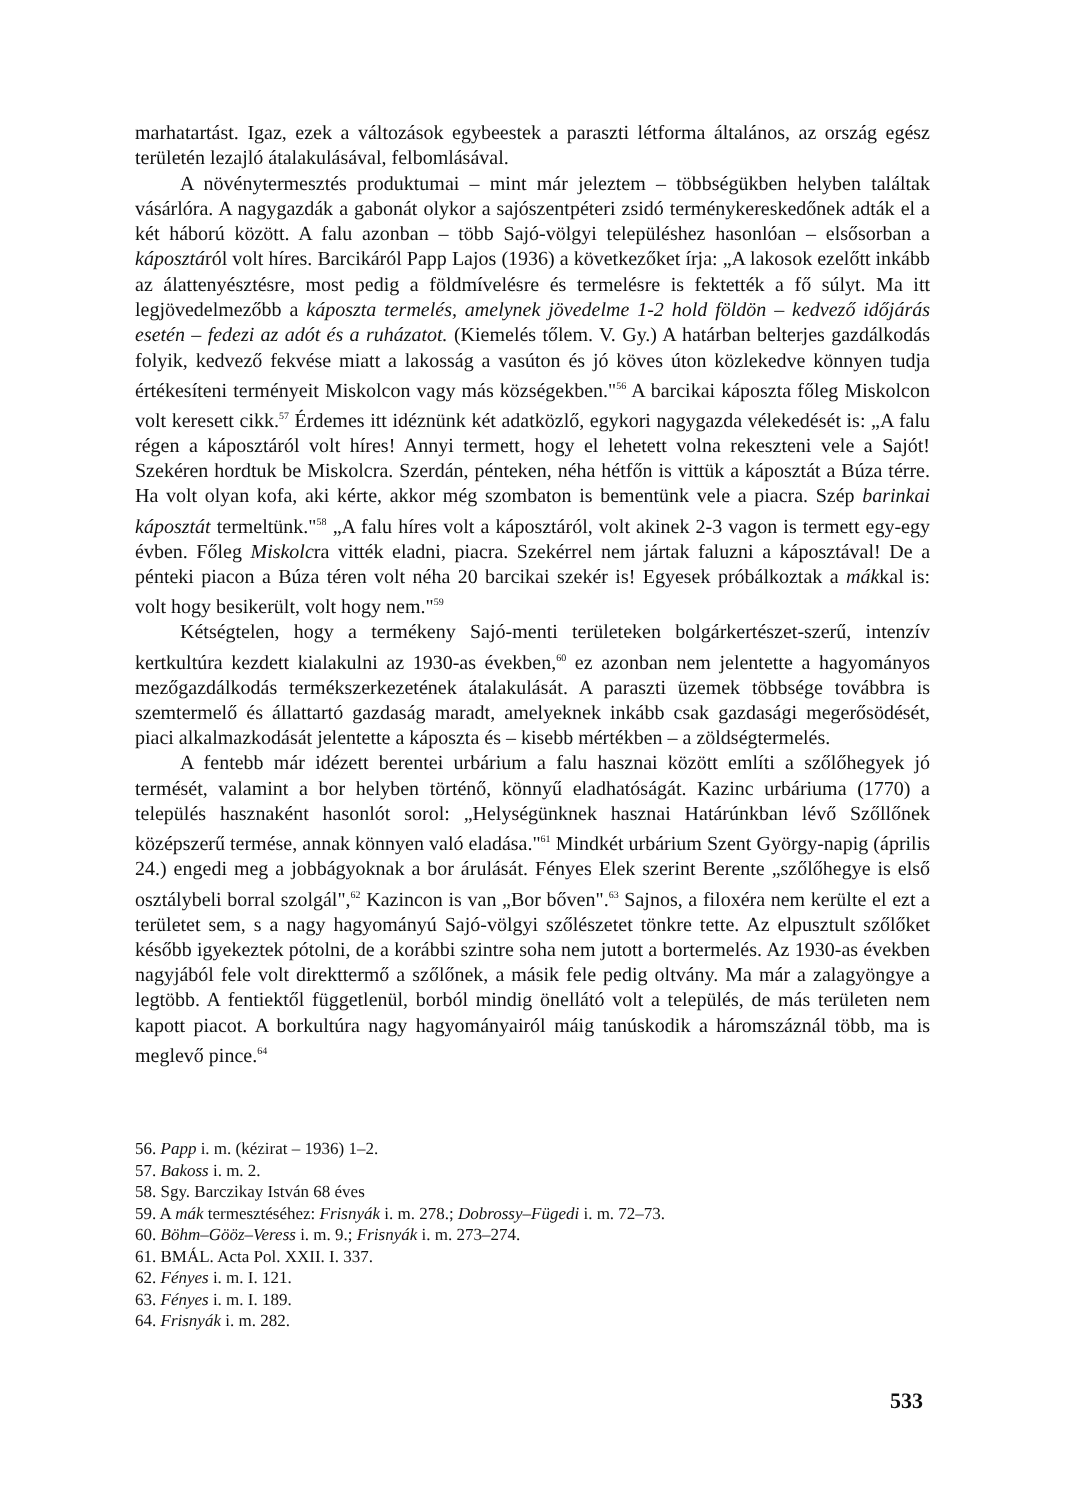marhatartást. Igaz, ezek a változások egybeestek a paraszti létforma általános, az ország egész területén lezajló átalakulásával, felbomlásával.
A növénytermesztés produktumai – mint már jeleztem – többségükben helyben találtak vásárlóra. A nagygazdák a gabonát olykor a sajószentpéteri zsidó terménykereskedőnek adták el a két háború között. A falu azonban – több Sajó-völgyi településhez hasonlóan – elsősorban a káposztáról volt híres. Barcikáról Papp Lajos (1936) a következőket írja: „A lakosok ezelőtt inkább az álattenyésztésre, most pedig a földmívelésre és termelésre is fektették a fő súlyt. Ma itt legjövedelmezőbb a káposzta termelés, amelynek jövedelme 1-2 hold földön – kedvező időjárás esetén – fedezi az adót és a ruházatot. (Kiemelés tőlem. V. Gy.) A határban belterjes gazdálkodás folyik, kedvező fekvése miatt a lakosság a vasúton és jó köves úton közlekedve könnyen tudja értékesíteni terményeit Miskolcon vagy más községekben."<sup>56</sup> A barcikai káposzta főleg Miskolcon volt keresett cikk.<sup>57</sup> Érdemes itt idéznünk két adatközlő, egykori nagygazda vélekedését is: „A falu régen a káposztáról volt híres! Annyi termett, hogy el lehetett volna rekeszteni vele a Sajót! Szekéren hordtuk be Miskolcra. Szerdán, pénteken, néha hétfőn is vittük a káposztát a Búza térre. Ha volt olyan kofa, aki kérte, akkor még szombaton is bementünk vele a piacra. Szép barinkai káposztát termeltünk."<sup>58</sup> „A falu híres volt a káposztáról, volt akinek 2-3 vagon is termett egy-egy évben. Főleg Miskolcra vitték eladni, piacra. Szekérrel nem jártak faluzni a káposztával! De a pénteki piacon a Búza téren volt néha 20 barcikai szekér is! Egyesek próbálkoztak a mákkal is: volt hogy besikerült, volt hogy nem."<sup>59</sup>
Kétségtelen, hogy a termékeny Sajó-menti területeken bolgárkertészet-szerű, intenzív kertkultúra kezdett kialakulni az 1930-as években,<sup>60</sup> ez azonban nem jelentette a hagyományos mezőgazdálkodás termékszerkezetének átalakulását. A paraszti üzemek többsége továbbra is szemtermelő és állattartó gazdaság maradt, amelyeknek inkább csak gazdasági megerősödését, piaci alkalmazkodását jelentette a káposzta és – kisebb mértékben – a zöldségtermelés.
A fentebb már idézett berentei urbárium a falu hasznai között említi a szőlőhegyek jó termését, valamint a bor helyben történő, könnyű eladhatóságát. Kazinc urbáriuma (1770) a település hasznaként hasonlót sorol: „Helységünknek hasznai Határúnkban lévő Szőllőnek középszerű termése, annak könnyen való eladása."<sup>61</sup> Mindkét urbárium Szent György-napig (április 24.) engedi meg a jobbágyoknak a bor árulását. Fényes Elek szerint Berente „szőlőhegye is első osztálybeli borral szolgál",<sup>62</sup> Kazincon is van „Bor bőven".<sup>63</sup> Sajnos, a filoxéra nem kerülte el ezt a területet sem, s a nagy hagyományú Sajó-völgyi szőlészetet tönkre tette. Az elpusztult szőlőket később igyekeztek pótolni, de a korábbi szintre soha nem jutott a bortermelés. Az 1930-as években nagyjából fele volt direkttermő a szőlőnek, a másik fele pedig oltvány. Ma már a zalagyöngye a legtöbb. A fentiektől függetlenül, borból mindig önellátó volt a település, de más területen nem kapott piacot. A borkultúra nagy hagyományairól máig tanúskodik a háromszáznál több, ma is meglevő pince.<sup>64</sup>
56. Papp i. m. (kézirat – 1936) 1–2.
57. Bakoss i. m. 2.
58. Sgy. Barczikay István 68 éves
59. A mák termesztéséhez: Frisnyák i. m. 278.; Dobrossy–Fügedi i. m. 72–73.
60. Böhm–Gööz–Veress i. m. 9.; Frisnyák i. m. 273–274.
61. BMÁL. Acta Pol. XXII. I. 337.
62. Fényes i. m. I. 121.
63. Fényes i. m. I. 189.
64. Frisnyák i. m. 282.
533